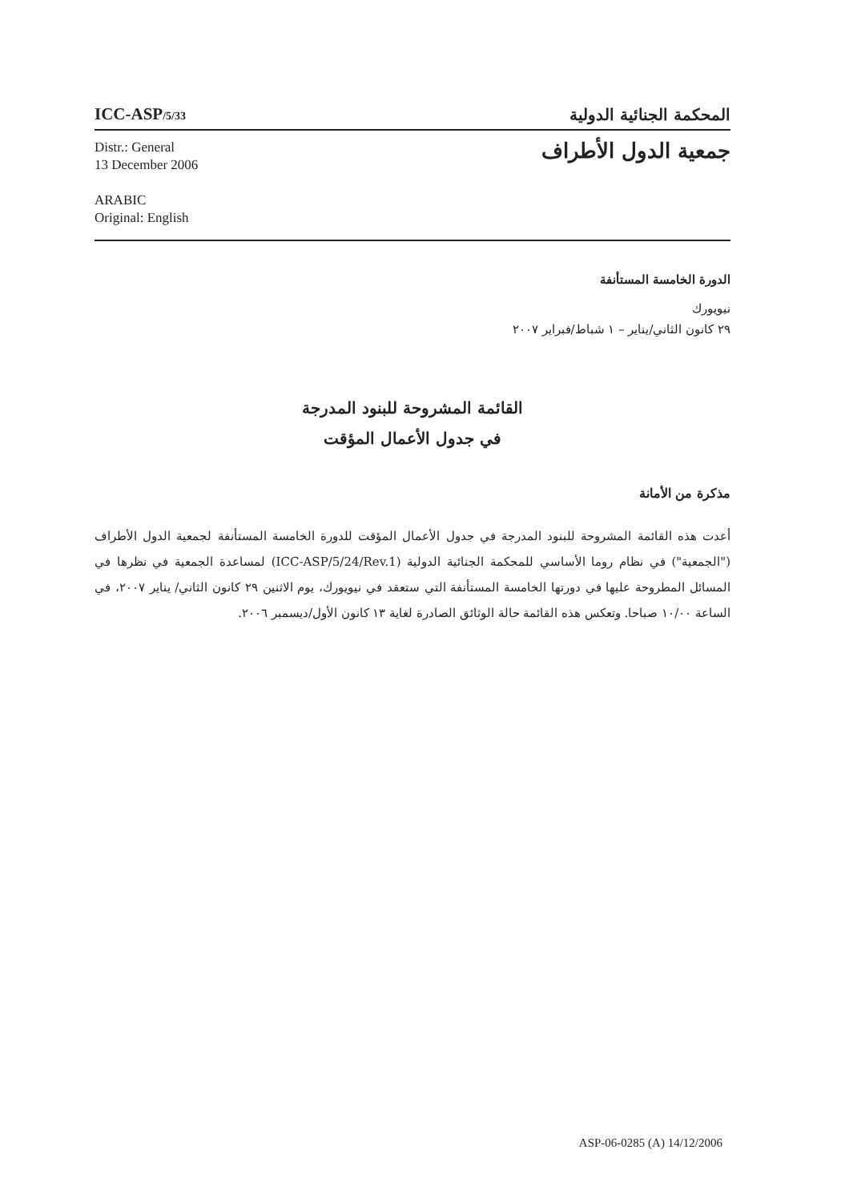ICC-ASP/5/33
المحكمة الجنائية الدولية
Distr.: General
13 December 2006
ARABIC
Original: English
جمعية الدول الأطراف
الدورة الخامسة المستأنفة
نيويورك
٢٩ كانون الثاني/يناير – ١ شباط/فبراير ٢٠٠٧
القائمة المشروحة للبنود المدرجة
في جدول الأعمال المؤقت
مذكرة من الأمانة
أعدت هذه القائمة المشروحة للبنود المدرجة في جدول الأعمال المؤقت للدورة الخامسة المستأنفة لجمعية الدول الأطراف ("الجمعية") في نظام روما الأساسي للمحكمة الجنائية الدولية (ICC-ASP/5/24/Rev.1) لمساعدة الجمعية في نظرها في المسائل المطروحة عليها في دورتها الخامسة المستأنفة التي ستعقد في نيويورك، يوم الاثنين ٢٩ كانون الثاني/ يناير ٢٠٠٧، في الساعة ١٠/٠٠ صباحا. وتعكس هذه القائمة حالة الوثائق الصادرة لغاية ١٣ كانون الأول/ديسمبر ٢٠٠٦.
ASP-06-0285 (A) 14/12/2006